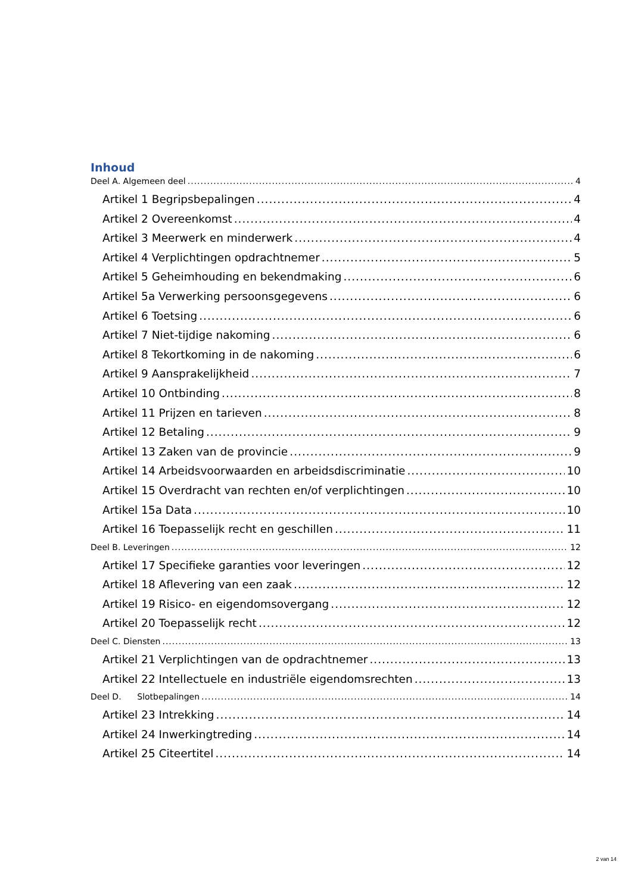Inhoud
Deel A. Algemeen deel 4
Artikel 1 Begripsbepalingen 4
Artikel 2 Overeenkomst 4
Artikel 3 Meerwerk en minderwerk 4
Artikel 4 Verplichtingen opdrachtnemer 5
Artikel 5 Geheimhouding en bekendmaking 6
Artikel 5a Verwerking persoonsgegevens 6
Artikel 6 Toetsing 6
Artikel 7 Niet-tijdige nakoming 6
Artikel 8 Tekortkoming in de nakoming 6
Artikel 9 Aansprakelijkheid 7
Artikel 10 Ontbinding 8
Artikel 11 Prijzen en tarieven 8
Artikel 12 Betaling 9
Artikel 13 Zaken van de provincie 9
Artikel 14 Arbeidsvoorwaarden en arbeidsdiscriminatie 10
Artikel 15 Overdracht van rechten en/of verplichtingen 10
Artikel 15a Data 10
Artikel 16 Toepasselijk recht en geschillen 11
Deel B. Leveringen 12
Artikel 17 Specifieke garanties voor leveringen 12
Artikel 18 Aflevering van een zaak 12
Artikel 19 Risico- en eigendomsovergang 12
Artikel 20 Toepasselijk recht 12
Deel C. Diensten 13
Artikel 21 Verplichtingen van de opdrachtnemer 13
Artikel 22 Intellectuele en industriële eigendomsrechten 13
Deel D. Slotbepalingen 14
Artikel 23 Intrekking 14
Artikel 24 Inwerkingtreding 14
Artikel 25 Citeertitel 14
2 van 14